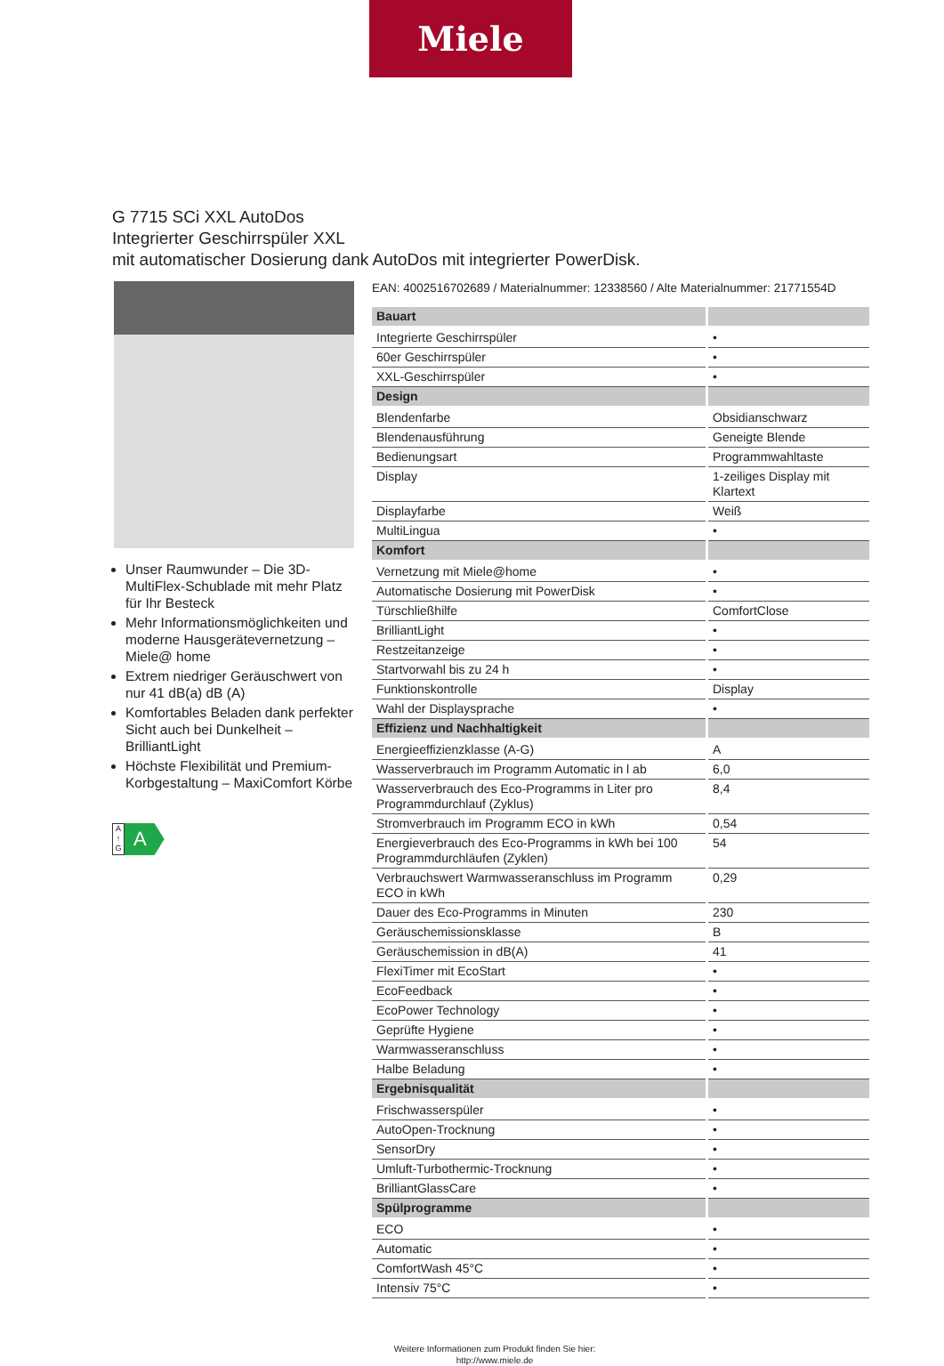Miele
G 7715 SCi XXL AutoDos
Integrierter Geschirrspüler XXL
mit automatischer Dosierung dank AutoDos mit integrierter PowerDisk.
Unser Raumwunder – Die 3D-MultiFlex-Schublade mit mehr Platz für Ihr Besteck
Mehr Informationsmöglichkeiten und moderne Hausgerätevernetzung – Miele@ home
Extrem niedriger Geräuschwert von nur 41 dB(a) dB (A)
Komfortables Beladen dank perfekter Sicht auch bei Dunkelheit – BrilliantLight
Höchste Flexibilität und Premium-Korbgestaltung – MaxiComfort Körbe
A ↑ G
A
EAN: 4002516702689 / Materialnummer: 12338560 / Alte Materialnummer: 21771554D
| Bauart | |
| --- | --- |
| Integrierte Geschirrspüler | • |
| 60er Geschirrspüler | • |
| XXL-Geschirrspüler | • |
| Design | |
| Blendenfarbe | Obsidianschwarz |
| Blendenausführung | Geneigte Blende |
| Bedienungsart | Programmwahltaste |
| Display | 1-zeiliges Display mit Klartext |
| Displayfarbe | Weiß |
| MultiLingua | • |
| Komfort | |
| Vernetzung mit Miele@home | • |
| Automatische Dosierung mit PowerDisk | • |
| Türschließhilfe | ComfortClose |
| BrilliantLight | • |
| Restzeitanzeige | • |
| Startvorwahl bis zu 24 h | • |
| Funktionskontrolle | Display |
| Wahl der Displaysprache | • |
| Effizienz und Nachhaltigkeit | |
| Energieeffizienzklasse (A-G) | A |
| Wasserverbrauch im Programm Automatic in l ab | 6,0 |
| Wasserverbrauch des Eco-Programms in Liter pro Programmdurchlauf (Zyklus) | 8,4 |
| Stromverbrauch im Programm ECO in kWh | 0,54 |
| Energieverbrauch des Eco-Programms in kWh bei 100 Programmdurchläufen (Zyklen) | 54 |
| Verbrauchswert Warmwasseranschluss im Programm ECO in kWh | 0,29 |
| Dauer des Eco-Programms in Minuten | 230 |
| Geräuschemissionsklasse | B |
| Geräuschemission in dB(A) | 41 |
| FlexiTimer mit EcoStart | • |
| EcoFeedback | • |
| EcoPower Technology | • |
| Geprüfte Hygiene | • |
| Warmwasseranschluss | • |
| Halbe Beladung | • |
| Ergebnisqualität | |
| Frischwasserspüler | • |
| AutoOpen-Trocknung | • |
| SensorDry | • |
| Umluft-Turbothermic-Trocknung | • |
| BrilliantGlassCare | • |
| Spülprogramme | |
| ECO | • |
| Automatic | • |
| ComfortWash 45°C | • |
| Intensiv 75°C | • |
Weitere Informationen zum Produkt finden Sie hier:
http://www.miele.de